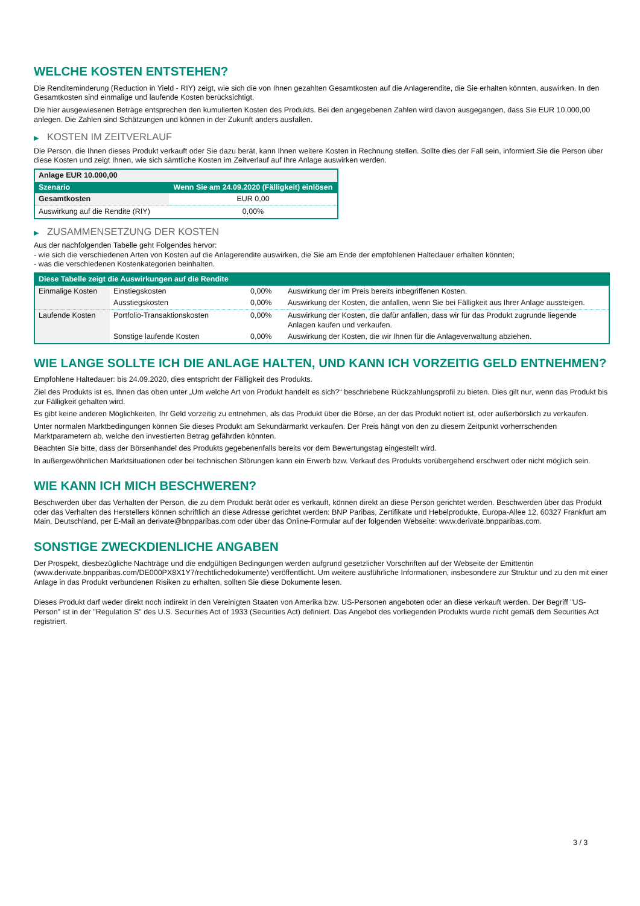WELCHE KOSTEN ENTSTEHEN?
Die Renditeminderung (Reduction in Yield - RIY) zeigt, wie sich die von Ihnen gezahlten Gesamtkosten auf die Anlagerendite, die Sie erhalten könnten, auswirken. In den Gesamtkosten sind einmalige und laufende Kosten berücksichtigt.
Die hier ausgewiesenen Beträge entsprechen den kumulierten Kosten des Produkts. Bei den angegebenen Zahlen wird davon ausgegangen, dass Sie EUR 10.000,00 anlegen. Die Zahlen sind Schätzungen und können in der Zukunft anders ausfallen.
▶ KOSTEN IM ZEITVERLAUF
Die Person, die Ihnen dieses Produkt verkauft oder Sie dazu berät, kann Ihnen weitere Kosten in Rechnung stellen. Sollte dies der Fall sein, informiert Sie die Person über diese Kosten und zeigt Ihnen, wie sich sämtliche Kosten im Zeitverlauf auf Ihre Anlage auswirken werden.
| Anlage EUR 10.000,00 | |
| Szenario | Wenn Sie am 24.09.2020 (Fälligkeit) einlösen |
| Gesamtkosten | EUR 0,00 |
| Auswirkung auf die Rendite (RIY) | 0,00% |
▶ ZUSAMMENSETZUNG DER KOSTEN
Aus der nachfolgenden Tabelle geht Folgendes hervor:
- wie sich die verschiedenen Arten von Kosten auf die Anlagerendite auswirken, die Sie am Ende der empfohlenen Haltedauer erhalten könnten;
- was die verschiedenen Kostenkategorien beinhalten.
| Diese Tabelle zeigt die Auswirkungen auf die Rendite | | | |
| --- | --- | --- | --- |
| Einmalige Kosten | Einstiegskosten | 0,00% | Auswirkung der im Preis bereits inbegriffenen Kosten. |
| | Ausstiegskosten | 0,00% | Auswirkung der Kosten, die anfallen, wenn Sie bei Fälligkeit aus Ihrer Anlage aussteigen. |
| Laufende Kosten | Portfolio-Transaktionskosten | 0,00% | Auswirkung der Kosten, die dafür anfallen, dass wir für das Produkt zugrunde liegende Anlagen kaufen und verkaufen. |
| | Sonstige laufende Kosten | 0,00% | Auswirkung der Kosten, die wir Ihnen für die Anlageverwaltung abziehen. |
WIE LANGE SOLLTE ICH DIE ANLAGE HALTEN, UND KANN ICH VORZEITIG GELD ENTNEHMEN?
Empfohlene Haltedauer: bis 24.09.2020, dies entspricht der Fälligkeit des Produkts.
Ziel des Produkts ist es, Ihnen das oben unter „Um welche Art von Produkt handelt es sich?“ beschriebene Rückzahlungsprofil zu bieten. Dies gilt nur, wenn das Produkt bis zur Fälligkeit gehalten wird.
Es gibt keine anderen Möglichkeiten, Ihr Geld vorzeitig zu entnehmen, als das Produkt über die Börse, an der das Produkt notiert ist, oder außerbörslich zu verkaufen.
Unter normalen Marktbedingungen können Sie dieses Produkt am Sekundärmarkt verkaufen. Der Preis hängt von den zu diesem Zeitpunkt vorherrschenden Marktparametern ab, welche den investierten Betrag gefährden könnten.
Beachten Sie bitte, dass der Börsenhandel des Produkts gegebenenfalls bereits vor dem Bewertungstag eingestellt wird.
In außergewöhnlichen Marktsituationen oder bei technischen Störungen kann ein Erwerb bzw. Verkauf des Produkts vorübergehend erschwert oder nicht möglich sein.
WIE KANN ICH MICH BESCHWEREN?
Beschwerden über das Verhalten der Person, die zu dem Produkt berät oder es verkauft, können direkt an diese Person gerichtet werden. Beschwerden über das Produkt oder das Verhalten des Herstellers können schriftlich an diese Adresse gerichtet werden: BNP Paribas, Zertifikate und Hebelprodukte, Europa-Allee 12, 60327 Frankfurt am Main, Deutschland, per E-Mail an derivate@bnpparibas.com oder über das Online-Formular auf der folgenden Webseite: www.derivate.bnpparibas.com.
SONSTIGE ZWECKDIENLICHE ANGABEN
Der Prospekt, diesbezügliche Nachträge und die endgültigen Bedingungen werden aufgrund gesetzlicher Vorschriften auf der Webseite der Emittentin (www.derivate.bnpparibas.com/DE000PX8X1Y7/rechtlichedokumente) veröffentlicht. Um weitere ausführliche Informationen, insbesondere zur Struktur und zu den mit einer Anlage in das Produkt verbundenen Risiken zu erhalten, sollten Sie diese Dokumente lesen.
Dieses Produkt darf weder direkt noch indirekt in den Vereinigten Staaten von Amerika bzw. US-Personen angeboten oder an diese verkauft werden. Der Begriff "US-Person" ist in der "Regulation S" des U.S. Securities Act of 1933 (Securities Act) definiert. Das Angebot des vorliegenden Produkts wurde nicht gemäß dem Securities Act registriert.
3 / 3